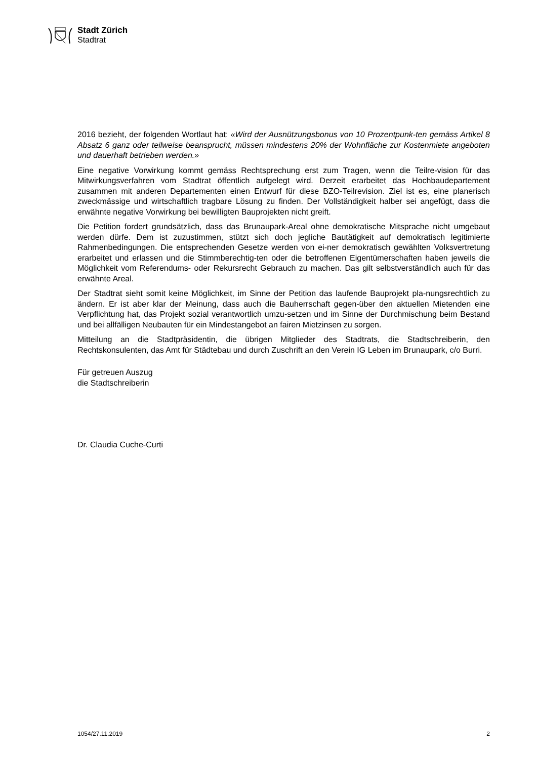Stadt Zürich
Stadtrat
2016 bezieht, der folgenden Wortlaut hat: «Wird der Ausnützungsbonus von 10 Prozentpunk-ten gemäss Artikel 8 Absatz 6 ganz oder teilweise beansprucht, müssen mindestens 20% der Wohnfläche zur Kostenmiete angeboten und dauerhaft betrieben werden.»
Eine negative Vorwirkung kommt gemäss Rechtsprechung erst zum Tragen, wenn die Teilre-vision für das Mitwirkungsverfahren vom Stadtrat öffentlich aufgelegt wird. Derzeit erarbeitet das Hochbaudepartement zusammen mit anderen Departementen einen Entwurf für diese BZO-Teilrevision. Ziel ist es, eine planerisch zweckmässige und wirtschaftlich tragbare Lösung zu finden. Der Vollständigkeit halber sei angefügt, dass die erwähnte negative Vorwirkung bei bewilligten Bauprojekten nicht greift.
Die Petition fordert grundsätzlich, dass das Brunaupark-Areal ohne demokratische Mitsprache nicht umgebaut werden dürfe. Dem ist zuzustimmen, stützt sich doch jegliche Bautätigkeit auf demokratisch legitimierte Rahmenbedingungen. Die entsprechenden Gesetze werden von ei-ner demokratisch gewählten Volksvertretung erarbeitet und erlassen und die Stimmberechtig-ten oder die betroffenen Eigentümerschaften haben jeweils die Möglichkeit vom Referendums- oder Rekursrecht Gebrauch zu machen. Das gilt selbstverständlich auch für das erwähnte Areal.
Der Stadtrat sieht somit keine Möglichkeit, im Sinne der Petition das laufende Bauprojekt pla-nungsrechtlich zu ändern. Er ist aber klar der Meinung, dass auch die Bauherrschaft gegen-über den aktuellen Mietenden eine Verpflichtung hat, das Projekt sozial verantwortlich umzu-setzen und im Sinne der Durchmischung beim Bestand und bei allfälligen Neubauten für ein Mindestangebot an fairen Mietzinsen zu sorgen.
Mitteilung an die Stadtpräsidentin, die übrigen Mitglieder des Stadtrats, die Stadtschreiberin, den Rechtskonsulenten, das Amt für Städtebau und durch Zuschrift an den Verein IG Leben im Brunaupark, c/o Burri.
Für getreuen Auszug
die Stadtschreiberin
Dr. Claudia Cuche-Curti
1054/27.11.2019 2